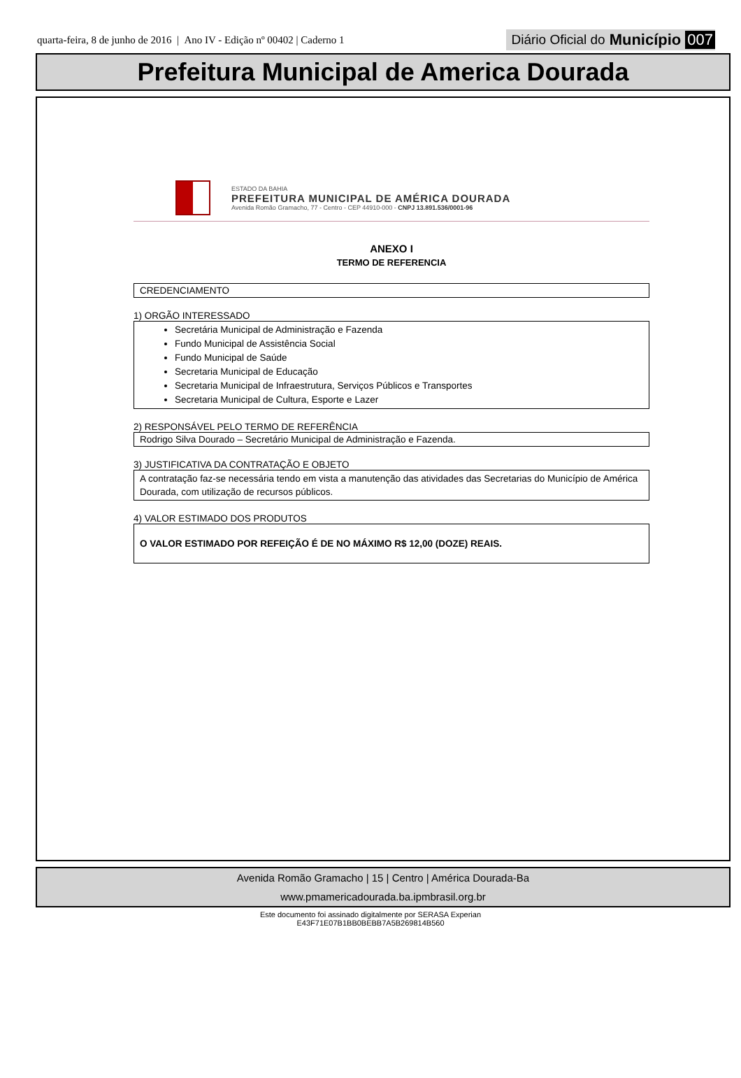quarta-feira, 8 de junho de 2016 | Ano IV - Edição nº 00402 | Caderno 1
Diário Oficial do Município 007
Prefeitura Municipal de America Dourada
ESTADO DA BAHIA
PREFEITURA MUNICIPAL DE AMÉRICA DOURADA
Avenida Romão Gramacho, 77 - Centro - CEP 44910-000 - CNPJ 13.891.536/0001-96
ANEXO I
TERMO DE REFERENCIA
CREDENCIAMENTO
1) ORGÃO INTERESSADO
Secretária Municipal de Administração e Fazenda
Fundo Municipal de Assistência Social
Fundo Municipal de Saúde
Secretaria Municipal de Educação
Secretaria Municipal de Infraestrutura, Serviços Públicos e Transportes
Secretaria Municipal de Cultura, Esporte e Lazer
2) RESPONSÁVEL PELO TERMO DE REFERÊNCIA
Rodrigo Silva Dourado – Secretário Municipal de Administração e Fazenda.
3) JUSTIFICATIVA DA CONTRATAÇÃO E OBJETO
A contratação faz-se necessária tendo em vista a manutenção das atividades das Secretarias do Município de América Dourada, com utilização de recursos públicos.
4) VALOR ESTIMADO DOS PRODUTOS
O VALOR ESTIMADO POR REFEIÇÃO É DE NO MÁXIMO R$ 12,00 (DOZE) REAIS.
Avenida Romão Gramacho | 15 | Centro | América Dourada-Ba
www.pmamericadourada.ba.ipmbrasil.org.br
Este documento foi assinado digitalmente por SERASA Experian
E43F71E07B1BB0BEBB7A5B269814B560